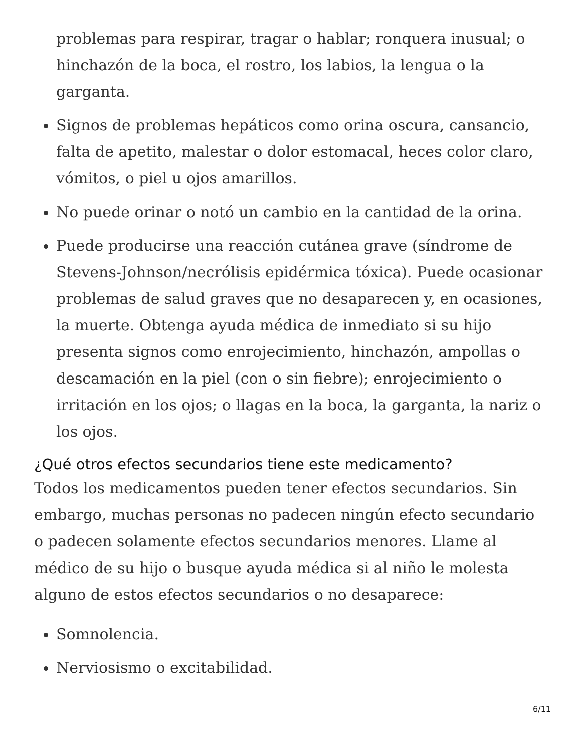problemas para respirar, tragar o hablar; ronquera inusual; o hinchazón de la boca, el rostro, los labios, la lengua o la garganta.
Signos de problemas hepáticos como orina oscura, cansancio, falta de apetito, malestar o dolor estomacal, heces color claro, vómitos, o piel u ojos amarillos.
No puede orinar o notó un cambio en la cantidad de la orina.
Puede producirse una reacción cutánea grave (síndrome de Stevens-Johnson/necrólisis epidérmica tóxica). Puede ocasionar problemas de salud graves que no desaparecen y, en ocasiones, la muerte. Obtenga ayuda médica de inmediato si su hijo presenta signos como enrojecimiento, hinchazón, ampollas o descamación en la piel (con o sin fiebre); enrojecimiento o irritación en los ojos; o llagas en la boca, la garganta, la nariz o los ojos.
¿Qué otros efectos secundarios tiene este medicamento?
Todos los medicamentos pueden tener efectos secundarios. Sin embargo, muchas personas no padecen ningún efecto secundario o padecen solamente efectos secundarios menores. Llame al médico de su hijo o busque ayuda médica si al niño le molesta alguno de estos efectos secundarios o no desaparece:
Somnolencia.
Nerviosismo o excitabilidad.
6/11